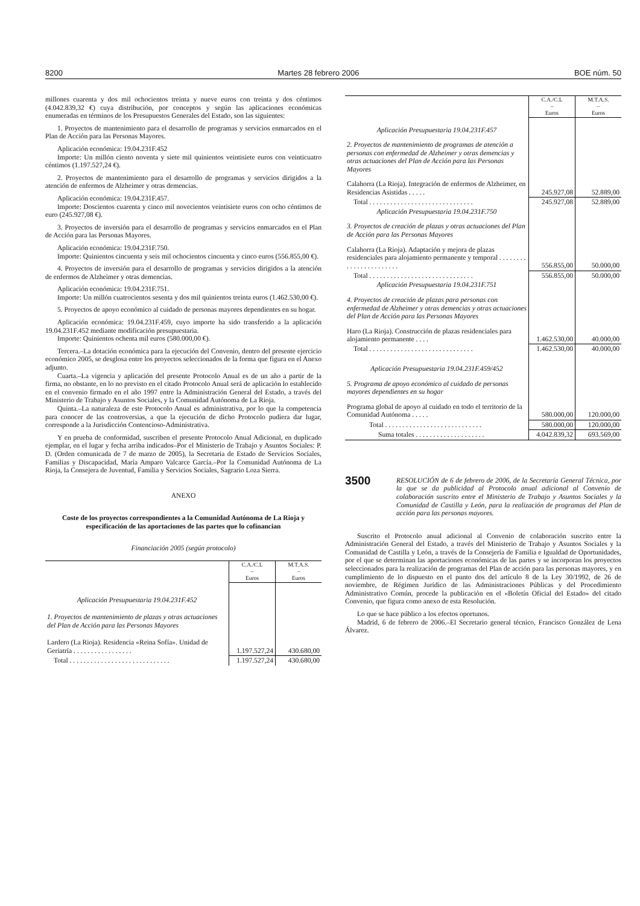8200 Martes 28 febrero 2006 BOE núm. 50
millones cuarenta y dos mil ochocientos treinta y nueve euros con treinta y dos céntimos (4.042.839,32 €) cuya distribución, por conceptos y según las aplicaciones económicas enumeradas en términos de los Presupuestos Generales del Estado, son las siguientes:
1. Proyectos de mantenimiento para el desarrollo de programas y servicios enmarcados en el Plan de Acción para las Personas Mayores.
Aplicación económica: 19.04.231F.452
Importe: Un millón ciento noventa y siete mil quinientos veintisiete euros con veinticuatro céntimos (1.197.527,24 €).
2. Proyectos de mantenimiento para el desarrollo de programas y servicios dirigidos a la atención de enfermos de Alzheimer y otras demencias.
Aplicación económica: 19.04.231F.457.
Importe: Doscientos cuarenta y cinco mil novecientos veintisiete euros con ocho céntimos de euro (245.927,08 €).
3. Proyectos de inversión para el desarrollo de programas y servicios enmarcados en el Plan de Acción para las Personas Mayores.
Aplicación económica: 19.04.231F.750.
Importe: Quinientos cincuenta y seis mil ochocientos cincuenta y cinco euros (556.855,00 €).
4. Proyectos de inversión para el desarrollo de programas y servicios dirigidos a la atención de enfermos de Alzheimer y otras demencias.
Aplicación económica: 19.04.231F.751.
Importe: Un millón cuatrocientos sesenta y dos mil quinientos treinta euros (1.462.530,00 €).
5. Proyectos de apoyo económico al cuidado de personas mayores dependientes en su hogar.
Aplicación económica: 19.04.231F.459, cuyo importe ha sido transferido a la aplicación 19.04.231F.452 mediante modificación presupuestaria.
Importe: Quinientos ochenta mil euros (580.000,00 €).
Tercera.–La dotación económica para la ejecución del Convenio, dentro del presente ejercicio económico 2005, se desglosa entre los proyectos seleccionados de la forma que figura en el Anexo adjunto.
Cuarta.–La vigencia y aplicación del presente Protocolo Anual es de un año a partir de la firma, no obstante, en lo no previsto en el citado Protocolo Anual será de aplicación lo establecido en el convenio firmado en el año 1997 entre la Administración General del Estado, a través del Ministerio de Trabajo y Asuntos Sociales, y la Comunidad Autónoma de La Rioja.
Quinta.–La naturaleza de este Protocolo Anual es administrativa, por lo que la competencia para conocer de las controversias, a que la ejecución de dicho Protocolo pudiera dar lugar, corresponde a la Jurisdicción Contencioso-Administrativa.
Y en prueba de conformidad, suscriben el presente Protocolo Anual Adicional, en duplicado ejemplar, en el lugar y fecha arriba indicados–Por el Ministerio de Trabajo y Asuntos Sociales: P. D. (Orden comunicada de 7 de marzo de 2005), la Secretaria de Estado de Servicios Sociales, Familias y Discapacidad, María Amparo Valcarce García.–Por la Comunidad Autónoma de La Rioja, la Consejera de Juventud, Familia y Servicios Sociales, Sagrario Loza Sierra.
ANEXO
Coste de los proyectos correspondientes a la Comunidad Autónoma de La Rioja y especificación de las aportaciones de las partes que lo cofinancian
Financiación 2005 (según protocolo)
| | C.A./C.L – Euros | M.T.A.S. – Euros |
| Aplicación Presupuestaria 19.04.231F.452 | | |
| 1. Proyectos de mantenimiento de plazas y otras actuaciones del Plan de Acción para las Personas Mayores | | |
| Lardero (La Rioja). Residencia «Reina Sofía». Unidad de Geriatría . . . . . . . . . . . . . . . . . | 1.197.527,24 | 430.680,00 |
| Total . . . . . . . . . . . . . . . . . . . . . . . . . . . . . | 1.197.527,24 | 430.680,00 |
| | C.A./C.L – Euros | M.T.A.S. – Euros |
| Aplicación Presupuestaria 19.04.231F.457 | | |
| 2. Proyectos de mantenimiento de programas de atención a personas con enfermedad de Alzheimer y otras demencias y otras actuaciones del Plan de Acción para las Personas Mayores | | |
| Calahorra (La Rioja). Integración de enfermos de Alzheimer, en Residencias Asistidas . . . . . | 245.927,08 | 52.889,00 |
| Total . . . . . . . . . . . . . . . . . . . . . . . . . . . . . . | 245.927,08 | 52.889,00 |
| Aplicación Presupuestaria 19.04.231F.750 | | |
| 3. Proyectos de creación de plazas y otras actuaciones del Plan de Acción para las Personas Mayores | | |
| Calahorra (La Rioja). Adaptación y mejora de plazas residenciales para alojamiento permanente y temporal . . . . . . . . . . . . . . . . . . . . . . . | 556.855,00 | 50.000,00 |
| Total . . . . . . . . . . . . . . . . . . . . . . . . . . . . . . | 556.855,00 | 50.000,00 |
| Aplicación Presupuestaria 19.04.231F.751 | | |
| 4. Proyectos de creación de plazas para personas con enfermedad de Alzheimer y otras demencias y otras actuaciones del Plan de Acción para las Personas Mayores | | |
| Haro (La Rioja). Construcción de plazas residenciales para alojamiento permanente . . . . | 1.462.530,00 | 40.000,00 |
| Total . . . . . . . . . . . . . . . . . . . . . . . . . . . . . . | 1.462.530,00 | 40.000,00 |
| Aplicación Presupuestaria 19.04.231F.459/452 | | |
| 5. Programa de apoyo económico al cuidado de personas mayores dependientes en su hogar | | |
| Programa global de apoyo al cuidado en todo el territorio de la Comunidad Autónoma . . . . . | 580.000,00 | 120.000,00 |
| Total . . . . . . . . . . . . . . . . . . . . . . . . . . . . | 580.000,00 | 120.000,00 |
| Suma totales . . . . . . . . . . . . . . . . . . . . | 4.042.839,32 | 693.569,00 |
3500
RESOLUCIÓN de 6 de febrero de 2006, de la Secretaría General Técnica, por la que se da publicidad al Protocolo anual adicional al Convenio de colaboración suscrito entre el Ministerio de Trabajo y Asuntos Sociales y la Comunidad de Castilla y León, para la realización de programas del Plan de acción para las personas mayores.
Suscrito el Protocolo anual adicional al Convenio de colaboración suscrito entre la Administración General del Estado, a través del Ministerio de Trabajo y Asuntos Sociales y la Comunidad de Castilla y León, a través de la Consejería de Familia e Igualdad de Oportunidades, por el que se determinan las aportaciones económicas de las partes y se incorporan los proyectos seleccionados para la realización de programas del Plan de acción para las personas mayores, y en cumplimiento de lo dispuesto en el punto dos del artículo 8 de la Ley 30/1992, de 26 de noviembre, de Régimen Jurídico de las Administraciones Públicas y del Procedimiento Administrativo Común, procede la publicación en el «Boletín Oficial del Estado» del citado Convenio, que figura como anexo de esta Resolución.
Lo que se hace público a los efectos oportunos.
Madrid, 6 de febrero de 2006.–El Secretario general técnico, Francisco González de Lena Álvarez.